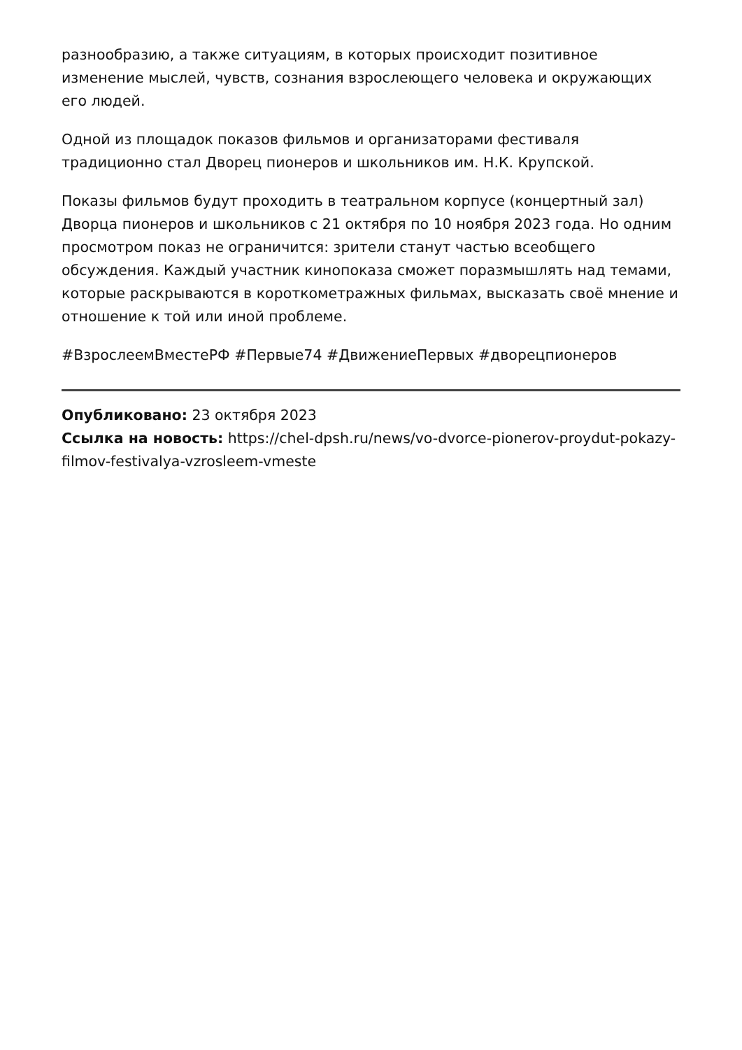разнообразию, а также ситуациям, в которых происходит позитивное изменение мыслей, чувств, сознания взрослеющего человека и окружающих его людей.
Одной из площадок показов фильмов и организаторами фестиваля традиционно стал Дворец пионеров и школьников им. Н.К. Крупской.
Показы фильмов будут проходить в театральном корпусе (концертный зал) Дворца пионеров и школьников с 21 октября по 10 ноября 2023 года. Но одним просмотром показ не ограничится: зрители станут частью всеобщего обсуждения. Каждый участник кинопоказа сможет поразмышлять над темами, которые раскрываются в короткометражных фильмах, высказать своё мнение и отношение к той или иной проблеме.
#ВзрослеемВместеРФ #Первые74 #ДвижениеПервых #дворецпионеров
Опубликовано: 23 октября 2023
Ссылка на новость: https://chel-dpsh.ru/news/vo-dvorce-pionerov-proydut-pokazy-filmov-festivalya-vzrosleem-vmeste